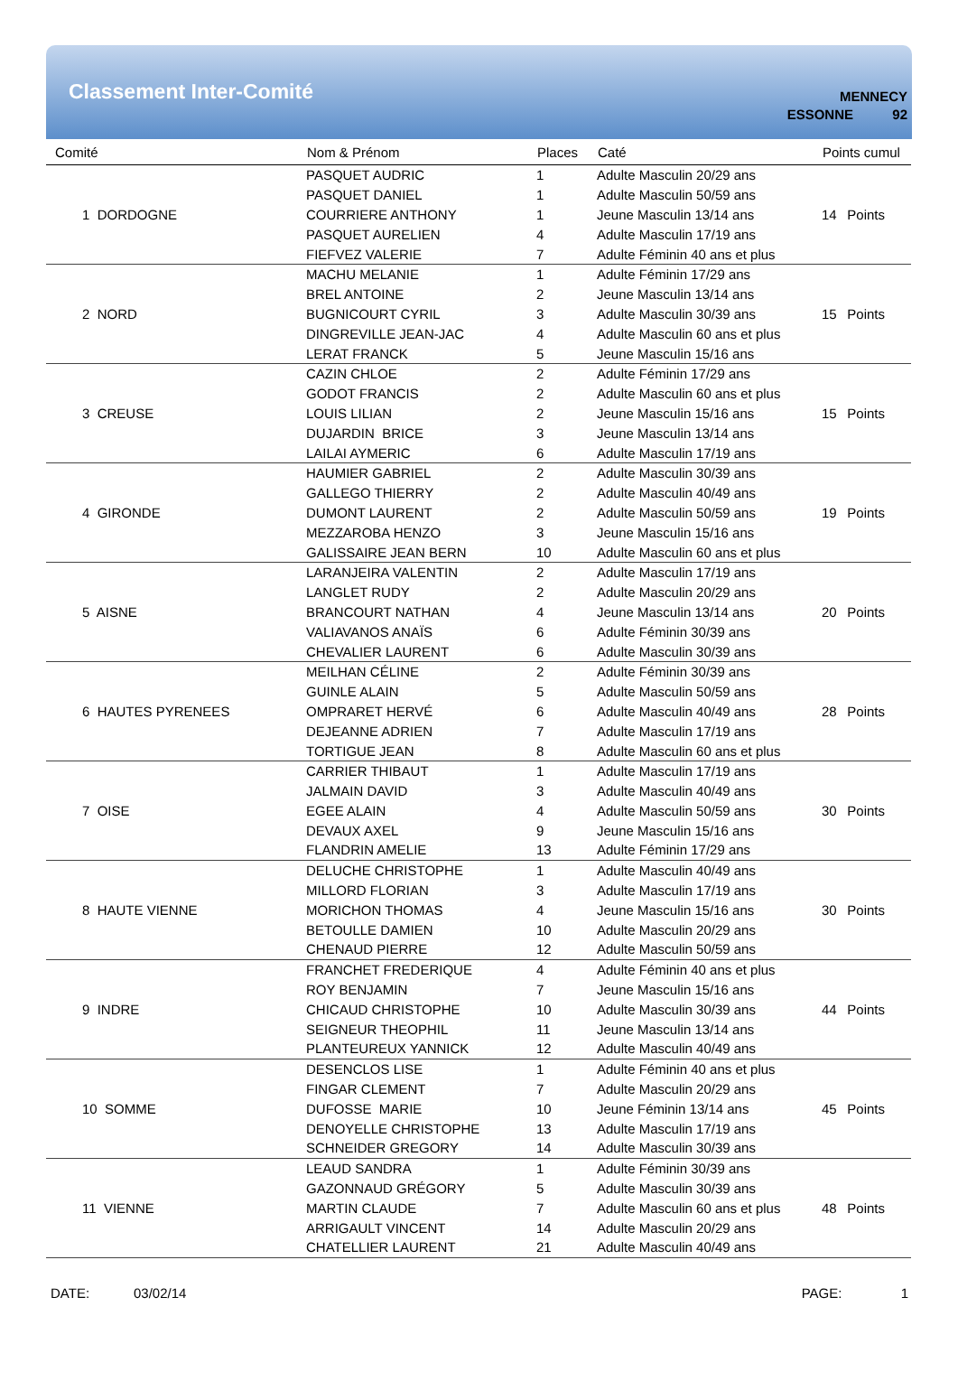Classement Inter-Comité
MENNECY
ESSONNE 92
| Comité | Nom & Prénom | Places | Caté | Points cumul | |
| --- | --- | --- | --- | --- | --- |
| 1 DORDOGNE | PASQUET AUDRIC | 1 | Adulte Masculin 20/29 ans | 14 | Points |
| | PASQUET DANIEL | 1 | Adulte Masculin 50/59 ans | | |
| | COURRIERE ANTHONY | 1 | Jeune Masculin 13/14 ans | | |
| | PASQUET AURELIEN | 4 | Adulte Masculin 17/19 ans | | |
| | FIEFVEZ VALERIE | 7 | Adulte Féminin 40 ans et plus | | |
| 2 NORD | MACHU MELANIE | 1 | Adulte Féminin 17/29 ans | 15 | Points |
| | BREL ANTOINE | 2 | Jeune Masculin 13/14 ans | | |
| | BUGNICOURT CYRIL | 3 | Adulte Masculin 30/39 ans | | |
| | DINGREVILLE JEAN-JAC | 4 | Adulte Masculin 60 ans et plus | | |
| | LERAT FRANCK | 5 | Jeune Masculin 15/16 ans | | |
| 3 CREUSE | CAZIN CHLOE | 2 | Adulte Féminin 17/29 ans | 15 | Points |
| | GODOT FRANCIS | 2 | Adulte Masculin 60 ans et plus | | |
| | LOUIS LILIAN | 2 | Jeune Masculin 15/16 ans | | |
| | DUJARDIN BRICE | 3 | Jeune Masculin 13/14 ans | | |
| | LAILAI AYMERIC | 6 | Adulte Masculin 17/19 ans | | |
| 4 GIRONDE | HAUMIER GABRIEL | 2 | Adulte Masculin 30/39 ans | 19 | Points |
| | GALLEGO THIERRY | 2 | Adulte Masculin 40/49 ans | | |
| | DUMONT LAURENT | 2 | Adulte Masculin 50/59 ans | | |
| | MEZZAROBA HENZO | 3 | Jeune Masculin 15/16 ans | | |
| | GALISSAIRE JEAN BERN | 10 | Adulte Masculin 60 ans et plus | | |
| 5 AISNE | LARANJEIRA VALENTIN | 2 | Adulte Masculin 17/19 ans | 20 | Points |
| | LANGLET RUDY | 2 | Adulte Masculin 20/29 ans | | |
| | BRANCOURT NATHAN | 4 | Jeune Masculin 13/14 ans | | |
| | VALIAVANOS ANAÏS | 6 | Adulte Féminin 30/39 ans | | |
| | CHEVALIER LAURENT | 6 | Adulte Masculin 30/39 ans | | |
| 6 HAUTES PYRENEES | MEILHAN CÉLINE | 2 | Adulte Féminin 30/39 ans | 28 | Points |
| | GUINLE ALAIN | 5 | Adulte Masculin 50/59 ans | | |
| | OMPRARET HERVÉ | 6 | Adulte Masculin 40/49 ans | | |
| | DEJEANNE ADRIEN | 7 | Adulte Masculin 17/19 ans | | |
| | TORTIGUE JEAN | 8 | Adulte Masculin 60 ans et plus | | |
| 7 OISE | CARRIER THIBAUT | 1 | Adulte Masculin 17/19 ans | 30 | Points |
| | JALMAIN DAVID | 3 | Adulte Masculin 40/49 ans | | |
| | EGEE ALAIN | 4 | Adulte Masculin 50/59 ans | | |
| | DEVAUX AXEL | 9 | Jeune Masculin 15/16 ans | | |
| | FLANDRIN AMELIE | 13 | Adulte Féminin 17/29 ans | | |
| 8 HAUTE VIENNE | DELUCHE CHRISTOPHE | 1 | Adulte Masculin 40/49 ans | 30 | Points |
| | MILLORD FLORIAN | 3 | Adulte Masculin 17/19 ans | | |
| | MORICHON THOMAS | 4 | Jeune Masculin 15/16 ans | | |
| | BETOULLE DAMIEN | 10 | Adulte Masculin 20/29 ans | | |
| | CHENAUD PIERRE | 12 | Adulte Masculin 50/59 ans | | |
| 9 INDRE | FRANCHET FREDERIQUE | 4 | Adulte Féminin 40 ans et plus | 44 | Points |
| | ROY BENJAMIN | 7 | Jeune Masculin 15/16 ans | | |
| | CHICAUD CHRISTOPHE | 10 | Adulte Masculin 30/39 ans | | |
| | SEIGNEUR THEOPHIL | 11 | Jeune Masculin 13/14 ans | | |
| | PLANTEUREUX YANNICK | 12 | Adulte Masculin 40/49 ans | | |
| 10 SOMME | DESENCLOS LISE | 1 | Adulte Féminin 40 ans et plus | 45 | Points |
| | FINGAR CLEMENT | 7 | Adulte Masculin 20/29 ans | | |
| | DUFOSSE MARIE | 10 | Jeune Féminin 13/14 ans | | |
| | DENOYELLE CHRISTOPHE | 13 | Adulte Masculin 17/19 ans | | |
| | SCHNEIDER GREGORY | 14 | Adulte Masculin 30/39 ans | | |
| 11 VIENNE | LEAUD SANDRA | 1 | Adulte Féminin 30/39 ans | 48 | Points |
| | GAZONNAUD GRÉGORY | 5 | Adulte Masculin 30/39 ans | | |
| | MARTIN CLAUDE | 7 | Adulte Masculin 60 ans et plus | | |
| | ARRIGAULT VINCENT | 14 | Adulte Masculin 20/29 ans | | |
| | CHATELLIER LAURENT | 21 | Adulte Masculin 40/49 ans | | |
DATE: 03/02/14 PAGE: 1